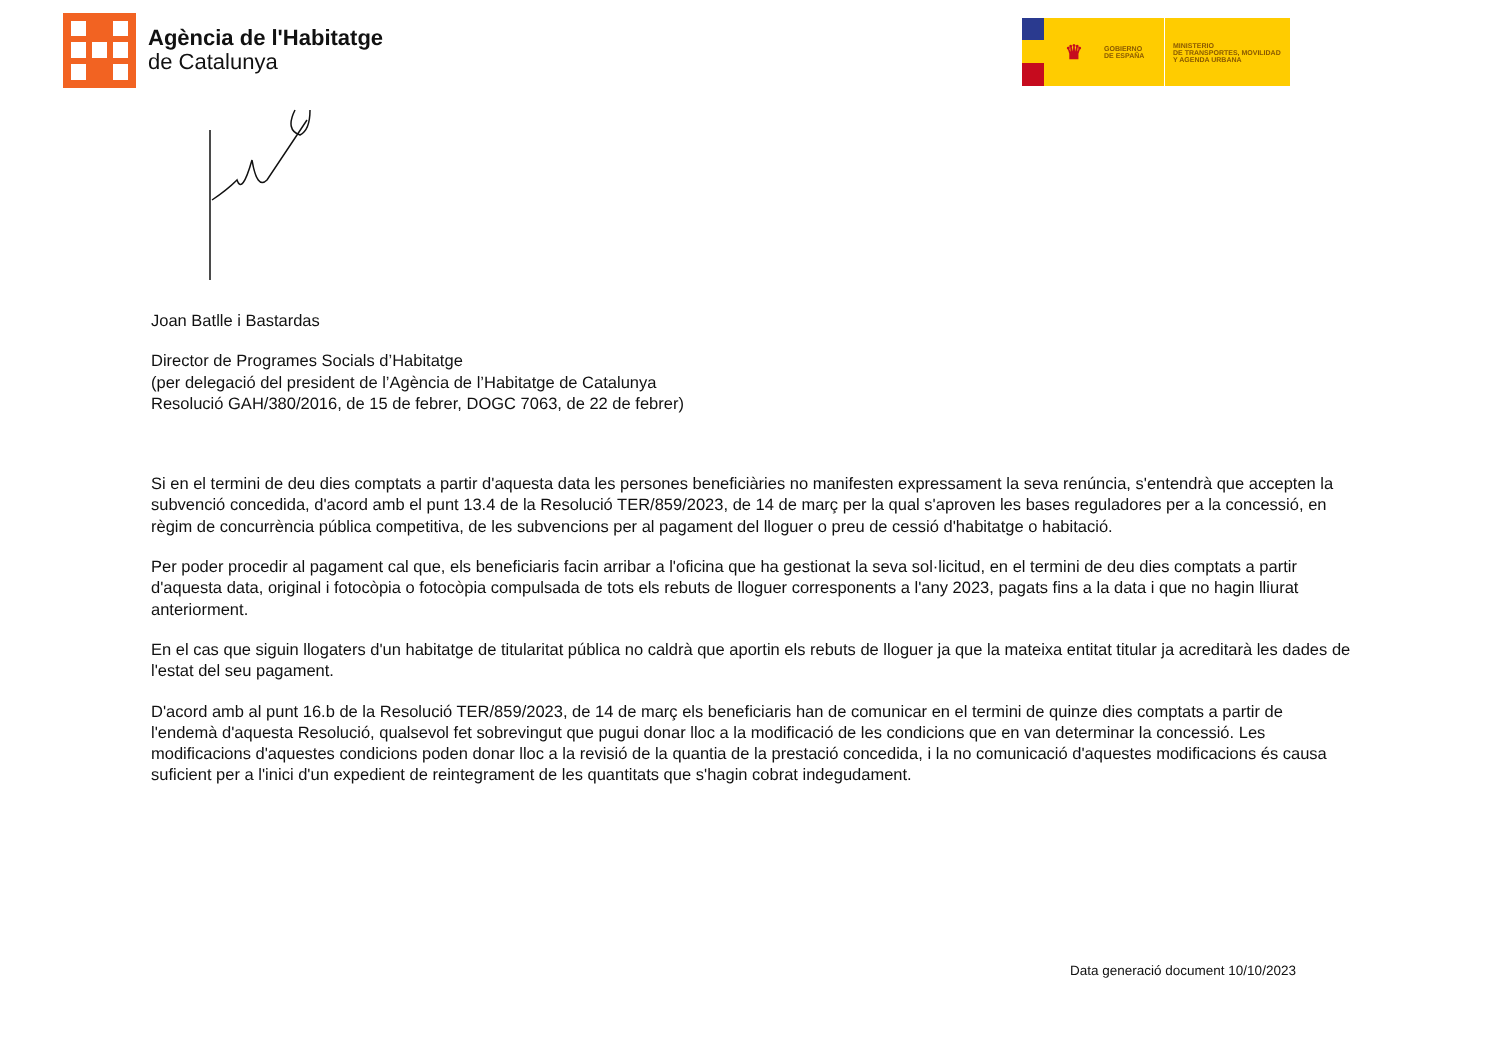Agència de l'Habitatge
de Catalunya
♛
GOBIERNO
DE ESPAÑA
MINISTERIO
DE TRANSPORTES, MOVILIDAD
Y AGENDA URBANA
Joan Batlle i Bastardas
Director de Programes Socials d’Habitatge
(per delegació del president de l’Agència de l’Habitatge de Catalunya
Resolució GAH/380/2016, de 15 de febrer, DOGC 7063, de 22 de febrer)
Si en el termini de deu dies comptats a partir d'aquesta data les persones beneficiàries no manifesten expressament la seva renúncia, s'entendrà que accepten la subvenció concedida, d'acord amb el punt 13.4 de la Resolució TER/859/2023, de 14 de març per la qual s'aproven les bases reguladores per a la concessió, en règim de concurrència pública competitiva, de les subvencions per al pagament del lloguer o preu de cessió d'habitatge o habitació.
Per poder procedir al pagament cal que, els beneficiaris facin arribar a l'oficina que ha gestionat la seva sol·licitud, en el termini de deu dies comptats a partir d'aquesta data, original i fotocòpia o fotocòpia compulsada de tots els rebuts de lloguer corresponents a l'any 2023, pagats fins a la data i que no hagin lliurat anteriorment.
En el cas que siguin llogaters d'un habitatge de titularitat pública no caldrà que aportin els rebuts de lloguer ja que la mateixa entitat titular ja acreditarà les dades de l'estat del seu pagament.
D'acord amb al punt 16.b de la Resolució TER/859/2023, de 14 de març els beneficiaris han de comunicar en el termini de quinze dies comptats a partir de l'endemà d'aquesta Resolució, qualsevol fet sobrevingut que pugui donar lloc a la modificació de les condicions que en van determinar la concessió. Les modificacions d'aquestes condicions poden donar lloc a la revisió de la quantia de la prestació concedida, i la no comunicació d'aquestes modificacions és causa suficient per a l'inici d'un expedient de reintegrament de les quantitats que s'hagin cobrat indegudament.
Data generació document 10/10/2023